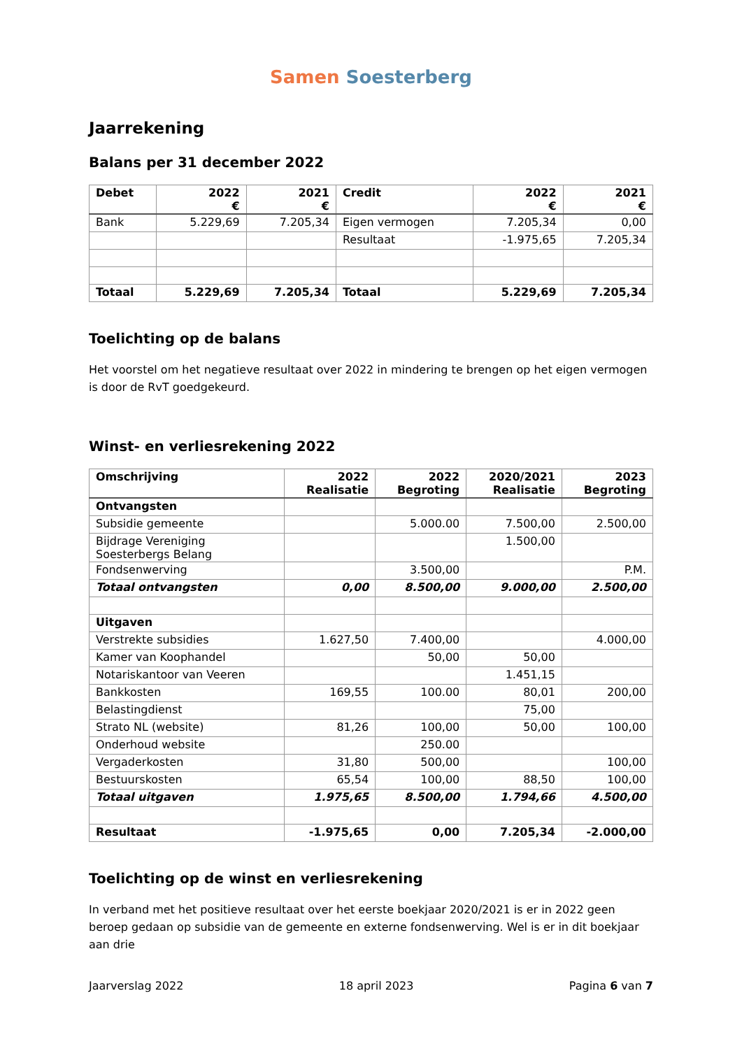Samen Soesterberg
Jaarrekening
Balans per 31 december 2022
| Debet | 2022 € | 2021 € | Credit | 2022 € | 2021 € |
| --- | --- | --- | --- | --- | --- |
| Bank | 5.229,69 | 7.205,34 | Eigen vermogen | 7.205,34 | 0,00 |
| | | | Resultaat | -1.975,65 | 7.205,34 |
| Totaal | 5.229,69 | 7.205,34 | Totaal | 5.229,69 | 7.205,34 |
Toelichting op de balans
Het voorstel om het negatieve resultaat over 2022 in mindering te brengen op het eigen vermogen is door de RvT goedgekeurd.
Winst- en verliesrekening 2022
| Omschrijving | 2022 Realisatie | 2022 Begroting | 2020/2021 Realisatie | 2023 Begroting |
| --- | --- | --- | --- | --- |
| Ontvangsten | | | | |
| Subsidie gemeente | | 5.000.00 | 7.500,00 | 2.500,00 |
| Bijdrage Vereniging Soesterbergs Belang | | | 1.500,00 | |
| Fondsenwerving | | 3.500,00 | | P.M. |
| Totaal ontvangsten | 0,00 | 8.500,00 | 9.000,00 | 2.500,00 |
| Uitgaven | | | | |
| Verstrekte subsidies | 1.627,50 | 7.400,00 | | 4.000,00 |
| Kamer van Koophandel | | 50,00 | 50,00 | |
| Notariskantoor van Veeren | | | 1.451,15 | |
| Bankkosten | 169,55 | 100.00 | 80,01 | 200,00 |
| Belastingdienst | | | 75,00 | |
| Strato NL (website) | 81,26 | 100,00 | 50,00 | 100,00 |
| Onderhoud website | | 250.00 | | |
| Vergaderkosten | 31,80 | 500,00 | | 100,00 |
| Bestuurskosten | 65,54 | 100,00 | 88,50 | 100,00 |
| Totaal uitgaven | 1.975,65 | 8.500,00 | 1.794,66 | 4.500,00 |
| Resultaat | -1.975,65 | 0,00 | 7.205,34 | -2.000,00 |
Toelichting op de winst en verliesrekening
In verband met het positieve resultaat over het eerste boekjaar 2020/2021 is er in 2022 geen beroep gedaan op subsidie van de gemeente en externe fondsenwerving. Wel is er in dit boekjaar aan drie
Jaarverslag 2022 18 april 2023 Pagina 6 van 7